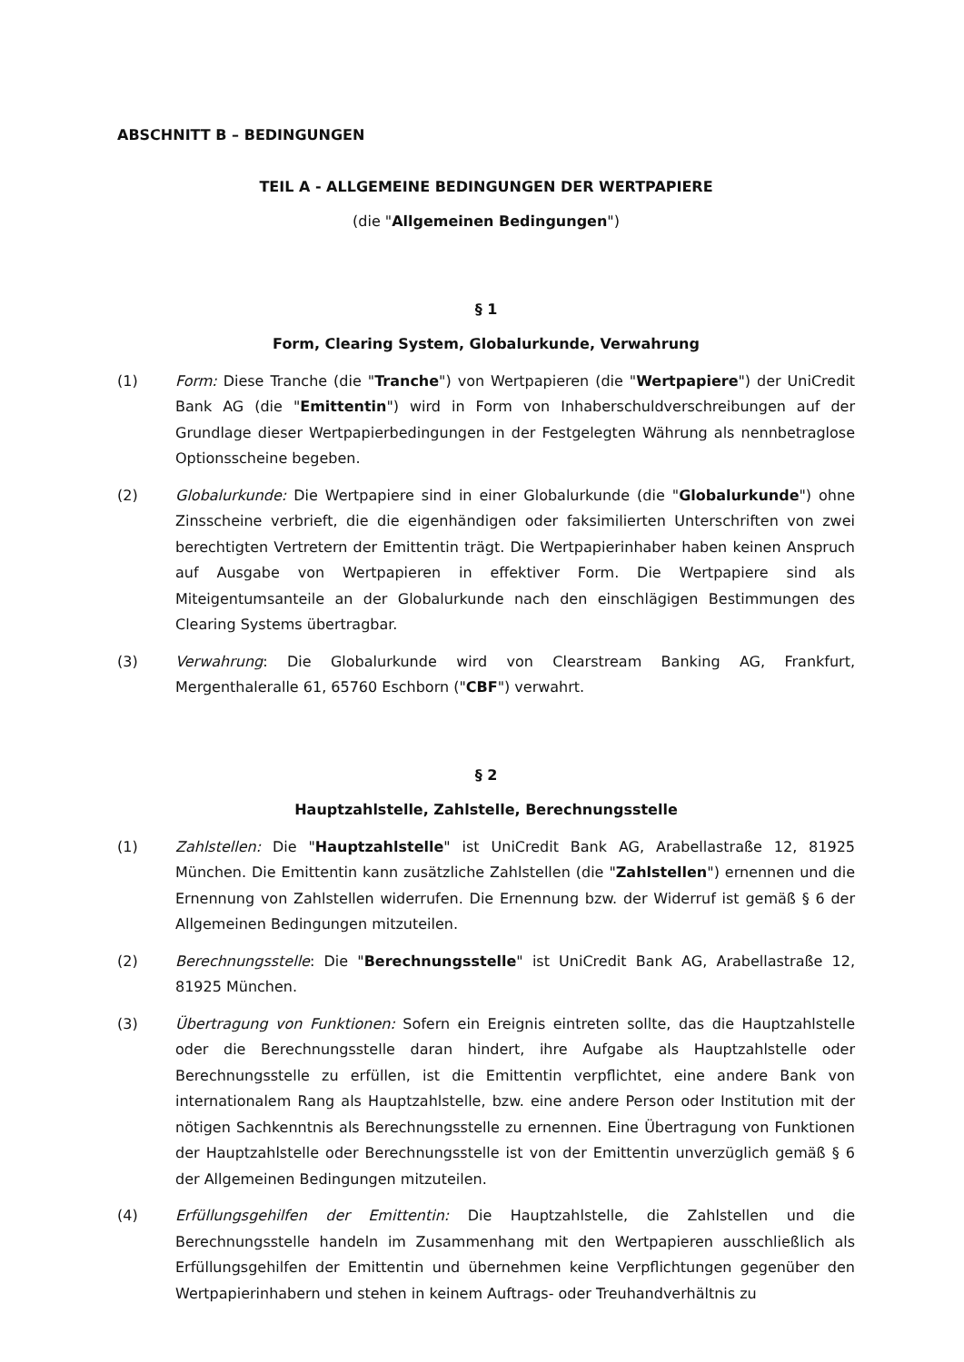ABSCHNITT B – BEDINGUNGEN
TEIL A - ALLGEMEINE BEDINGUNGEN DER WERTPAPIERE
(die "Allgemeinen Bedingungen")
§ 1
Form, Clearing System, Globalurkunde, Verwahrung
(1) Form: Diese Tranche (die "Tranche") von Wertpapieren (die "Wertpapiere") der UniCredit Bank AG (die "Emittentin") wird in Form von Inhaberschuldverschreibungen auf der Grundlage dieser Wertpapierbedingungen in der Festgelegten Währung als nennbetraglose Optionsscheine begeben.
(2) Globalurkunde: Die Wertpapiere sind in einer Globalurkunde (die "Globalurkunde") ohne Zinsscheine verbrieft, die die eigenhändigen oder faksimilierten Unterschriften von zwei berechtigten Vertretern der Emittentin trägt. Die Wertpapierinhaber haben keinen Anspruch auf Ausgabe von Wertpapieren in effektiver Form. Die Wertpapiere sind als Miteigentumsanteile an der Globalurkunde nach den einschlägigen Bestimmungen des Clearing Systems übertragbar.
(3) Verwahrung: Die Globalurkunde wird von Clearstream Banking AG, Frankfurt, Mergenthaleralle 61, 65760 Eschborn ("CBF") verwahrt.
§ 2
Hauptzahlstelle, Zahlstelle, Berechnungsstelle
(1) Zahlstellen: Die "Hauptzahlstelle" ist UniCredit Bank AG, Arabellastraße 12, 81925 München. Die Emittentin kann zusätzliche Zahlstellen (die "Zahlstellen") ernennen und die Ernennung von Zahlstellen widerrufen. Die Ernennung bzw. der Widerruf ist gemäß § 6 der Allgemeinen Bedingungen mitzuteilen.
(2) Berechnungsstelle: Die "Berechnungsstelle" ist UniCredit Bank AG, Arabellastraße 12, 81925 München.
(3) Übertragung von Funktionen: Sofern ein Ereignis eintreten sollte, das die Hauptzahlstelle oder die Berechnungsstelle daran hindert, ihre Aufgabe als Hauptzahlstelle oder Berechnungsstelle zu erfüllen, ist die Emittentin verpflichtet, eine andere Bank von internationalem Rang als Hauptzahlstelle, bzw. eine andere Person oder Institution mit der nötigen Sachkenntnis als Berechnungsstelle zu ernennen. Eine Übertragung von Funktionen der Hauptzahlstelle oder Berechnungsstelle ist von der Emittentin unverzüglich gemäß § 6 der Allgemeinen Bedingungen mitzuteilen.
(4) Erfüllungsgehilfen der Emittentin: Die Hauptzahlstelle, die Zahlstellen und die Berechnungsstelle handeln im Zusammenhang mit den Wertpapieren ausschließlich als Erfüllungsgehilfen der Emittentin und übernehmen keine Verpflichtungen gegenüber den Wertpapierinhabern und stehen in keinem Auftrags- oder Treuhandverhältnis zu